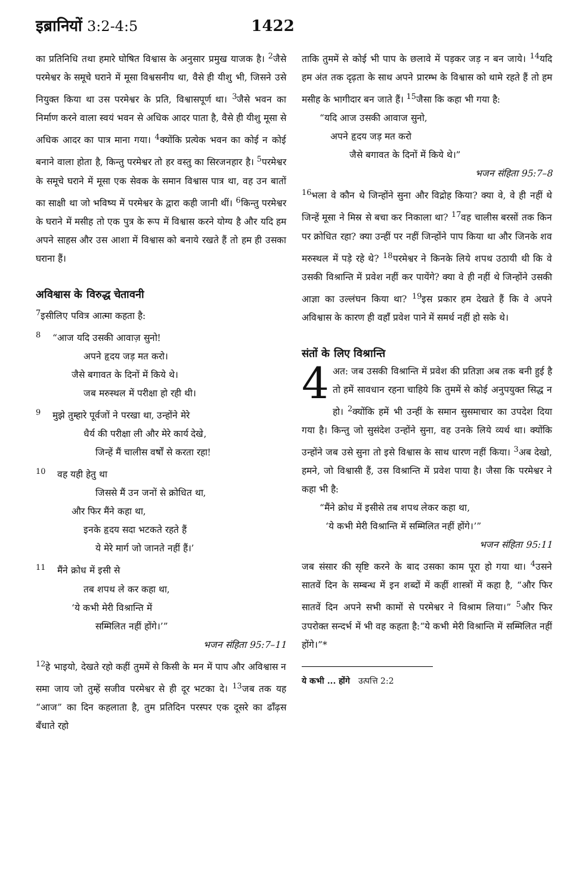इब्रानियों 3:2-4:5 1422
का प्रतिनिधि तथा हमारे घोषित विश्वास के अनुसार प्रमुख याजक है। <sup>2</sup>जैसे परमेश्वर के समूचे घराने में मूसा विश्वसनीय था, वैसे ही यीशु भी, जिसने उसे नियुक्त किया था उस परमेश्वर के प्रति, विश्वासपूर्ण था। <sup>3</sup>जैसे भवन का निर्माण करने वाला स्वयं भवन से अधिक आदर पाता है, वैसे ही यीशु मूसा से अधिक आदर का पात्र माना गया। <sup>4</sup>क्योंकि प्रत्येक भवन का कोई न कोई बनाने वाला होता है, किन्तु परमेश्वर तो हर वस्तु का सिरजनहार है। <sup>5</sup>परमेश्वर के समूचे घराने में मूसा एक सेवक के समान विश्वास पात्र था, वह उन बातों का साक्षी था जो भविष्य में परमेश्वर के द्वारा कही जानी थीं। <sup>6</sup>किन्तु परमेश्वर के घराने में मसीह तो एक पुत्र के रूप में विश्वास करने योग्य है और यदि हम अपने साहस और उस आशा में विश्वास को बनाये रखते हैं तो हम ही उसका घराना हैं।
अविश्वास के विरुद्ध चेतावनी
<sup>7</sup> इसीलिए पवित्र आत्मा कहता है:
<sup>8</sup> “आज यदि उसकी आवाज़ सुनो!
अपने हृदय जड़ मत करो।
जैसे बगावत के दिनों में किये थे।
जब मरुस्थल में परीक्षा हो रही थी।
<sup>9</sup> मुझे तुम्हारे पूर्वजों ने परखा था, उन्होंने मेरे
धैर्य की परीक्षा ली और मेरे कार्य देखे,
जिन्हें मैं चालीस वर्षों से करता रहा!
<sup>10</sup> वह यही हेतु था
जिससे मैं उन जनों से क्रोधित था,
और फिर मैंने कहा था,
इनके हृदय सदा भटकते रहते हैं
ये मेरे मार्ग जो जानते नहीं हैं।’
<sup>11</sup> मैंने क्रोध में इसी से
तब शपथ ले कर कहा था,
‘ये कभी मेरी विश्रान्ति में
सम्मिलित नहीं होंगे।’”
भजन संहिता 95:7–11
<sup>12</sup> हे भाइयो, देखते रहो कहीं तुममें से किसी के मन में पाप और अविश्वास न समा जाय जो तुम्हें सजीव परमेश्वर से ही दूर भटका दे। <sup>13</sup>जब तक यह “आज” का दिन कहलाता है, तुम प्रतिदिन परस्पर एक दूसरे का ढाँढ़स बँधाते रहो
ताकि तुममें से कोई भी पाप के छलावे में पड़कर जड़ न बन जाये। <sup>14</sup>यदि हम अंत तक दृढ़ता के साथ अपने प्रारम्भ के विश्वास को थामे रहते हैं तो हम मसीह के भागीदार बन जाते हैं। <sup>15</sup>जैसा कि कहा भी गया है:
“यदि आज उसकी आवाज सुनो,
अपने हृदय जड़ मत करो
जैसे बगावत के दिनों में किये थे।”
भजन संहिता 95:7–8
<sup>16</sup> भला वे कौन थे जिन्होंने सुना और विद्रोह किया? क्या वे, वे ही नहीं थे जिन्हें मूसा ने मिस्र से बचा कर निकाला था? <sup>17</sup>वह चालीस बरसों तक किन पर क्रोधित रहा? क्या उन्हीं पर नहीं जिन्होंने पाप किया था और जिनके शव मरुस्थल में पड़े रहे थे? <sup>18</sup>परमेश्वर ने किनके लिये शपथ उठायी थी कि वे उसकी विश्रान्ति में प्रवेश नहीं कर पायेंगे? क्या वे ही नहीं थे जिन्होंने उसकी आज्ञा का उल्लंघन किया था? <sup>19</sup>इस प्रकार हम देखते हैं कि वे अपने अविश्वास के कारण ही वहाँ प्रवेश पाने में समर्थ नहीं हो सके थे।
संतों के लिए विश्रान्ति
4 अत: जब उसकी विश्रान्ति में प्रवेश की प्रतिज्ञा अब तक बनी हुई है तो हमें सावधान रहना चाहिये कि तुममें से कोई अनुपयुक्त सिद्ध न हो। <sup>2</sup>क्योंकि हमें भी उन्हीं के समान सुसमाचार का उपदेश दिया गया है। किन्तु जो सुसंदेश उन्होंने सुना, वह उनके लिये व्यर्थ था। क्योंकि उन्होंने जब उसे सुना तो इसे विश्वास के साथ धारण नहीं किया। <sup>3</sup>अब देखो, हमने, जो विश्वासी हैं, उस विश्रान्ति में प्रवेश पाया है। जैसा कि परमेश्वर ने कहा भी है:
“मैंने क्रोध में इसीसे तब शपथ लेकर कहा था,
‘ये कभी मेरी विश्रान्ति में सम्मिलित नहीं होंगे।’”
भजन संहिता 95:11
जब संसार की सृष्टि करने के बाद उसका काम पूरा हो गया था। <sup>4</sup>उसने सातवें दिन के सम्बन्ध में इन शब्दों में कहीं शास्त्रों में कहा है, “और फिर सातवें दिन अपने सभी कामों से परमेश्वर ने विश्राम लिया।” <sup>5</sup>और फिर उपरोक्त सन्दर्भ में भी वह कहता है:“ये कभी मेरी विश्रान्ति में सम्मिलित नहीं होंगे।”*
ये कभी ... होंगे उत्पत्ति 2:2